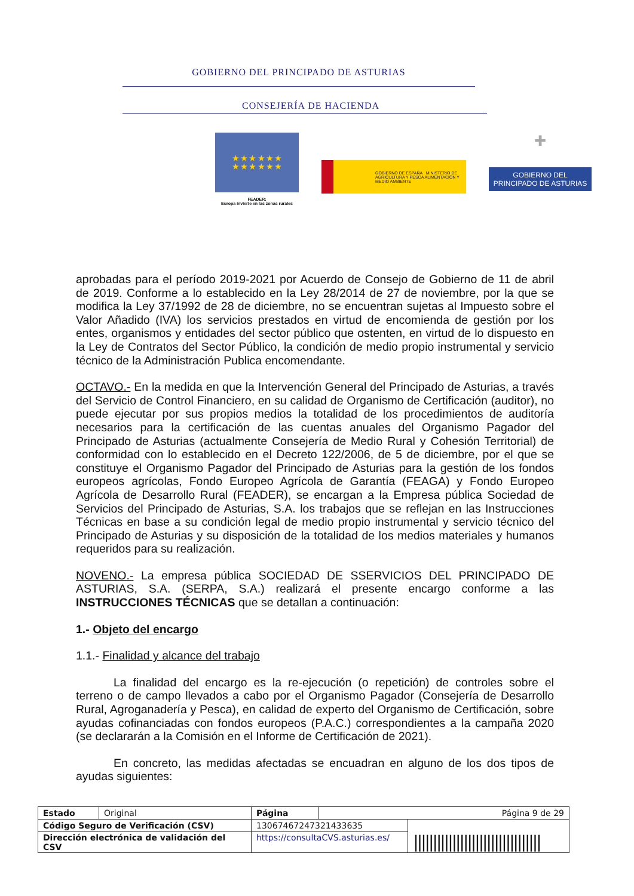GOBIERNO DEL PRINCIPADO DE ASTURIAS
CONSEJERÍA DE HACIENDA
★ ★ ★ ★ ★ ★
★ ★ ★ ★ ★ ★
FEADER:
Europa invierte en las zonas rurales
GOBIERNO DE ESPAÑA MINISTERIO DE AGRICULTURA Y PESCA ALIMENTACIÓN Y MEDIO AMBIENTE
✚
GOBIERNO DEL PRINCIPADO DE ASTURIAS
aprobadas para el período 2019-2021 por Acuerdo de Consejo de Gobierno de 11 de abril de 2019. Conforme a lo establecido en la Ley 28/2014 de 27 de noviembre, por la que se modifica la Ley 37/1992 de 28 de diciembre, no se encuentran sujetas al Impuesto sobre el Valor Añadido (IVA) los servicios prestados en virtud de encomienda de gestión por los entes, organismos y entidades del sector público que ostenten, en virtud de lo dispuesto en la Ley de Contratos del Sector Público, la condición de medio propio instrumental y servicio técnico de la Administración Publica encomendante.
OCTAVO.- En la medida en que la Intervención General del Principado de Asturias, a través del Servicio de Control Financiero, en su calidad de Organismo de Certificación (auditor), no puede ejecutar por sus propios medios la totalidad de los procedimientos de auditoría necesarios para la certificación de las cuentas anuales del Organismo Pagador del Principado de Asturias (actualmente Consejería de Medio Rural y Cohesión Territorial) de conformidad con lo establecido en el Decreto 122/2006, de 5 de diciembre, por el que se constituye el Organismo Pagador del Principado de Asturias para la gestión de los fondos europeos agrícolas, Fondo Europeo Agrícola de Garantía (FEAGA) y Fondo Europeo Agrícola de Desarrollo Rural (FEADER), se encargan a la Empresa pública Sociedad de Servicios del Principado de Asturias, S.A. los trabajos que se reflejan en las Instrucciones Técnicas en base a su condición legal de medio propio instrumental y servicio técnico del Principado de Asturias y su disposición de la totalidad de los medios materiales y humanos requeridos para su realización.
NOVENO.- La empresa pública SOCIEDAD DE SSERVICIOS DEL PRINCIPADO DE ASTURIAS, S.A. (SERPA, S.A.) realizará el presente encargo conforme a las INSTRUCCIONES TÉCNICAS que se detallan a continuación:
1.- Objeto del encargo
1.1.- Finalidad y alcance del trabajo
La finalidad del encargo es la re-ejecución (o repetición) de controles sobre el terreno o de campo llevados a cabo por el Organismo Pagador (Consejería de Desarrollo Rural, Agroganadería y Pesca), en calidad de experto del Organismo de Certificación, sobre ayudas cofinanciadas con fondos europeos (P.A.C.) correspondientes a la campaña 2020 (se declararán a la Comisión en el Informe de Certificación de 2021).
En concreto, las medidas afectadas se encuadran en alguno de los dos tipos de ayudas siguientes:
| Estado | Original | Página | Página 9 de 29 | |
| Código Seguro de Verificación (CSV) | | 13067467247321433635 | | ///////////////////////////////// |
| Dirección electrónica de validación del CSV | | https://consultaCVS.asturias.es/ | | |